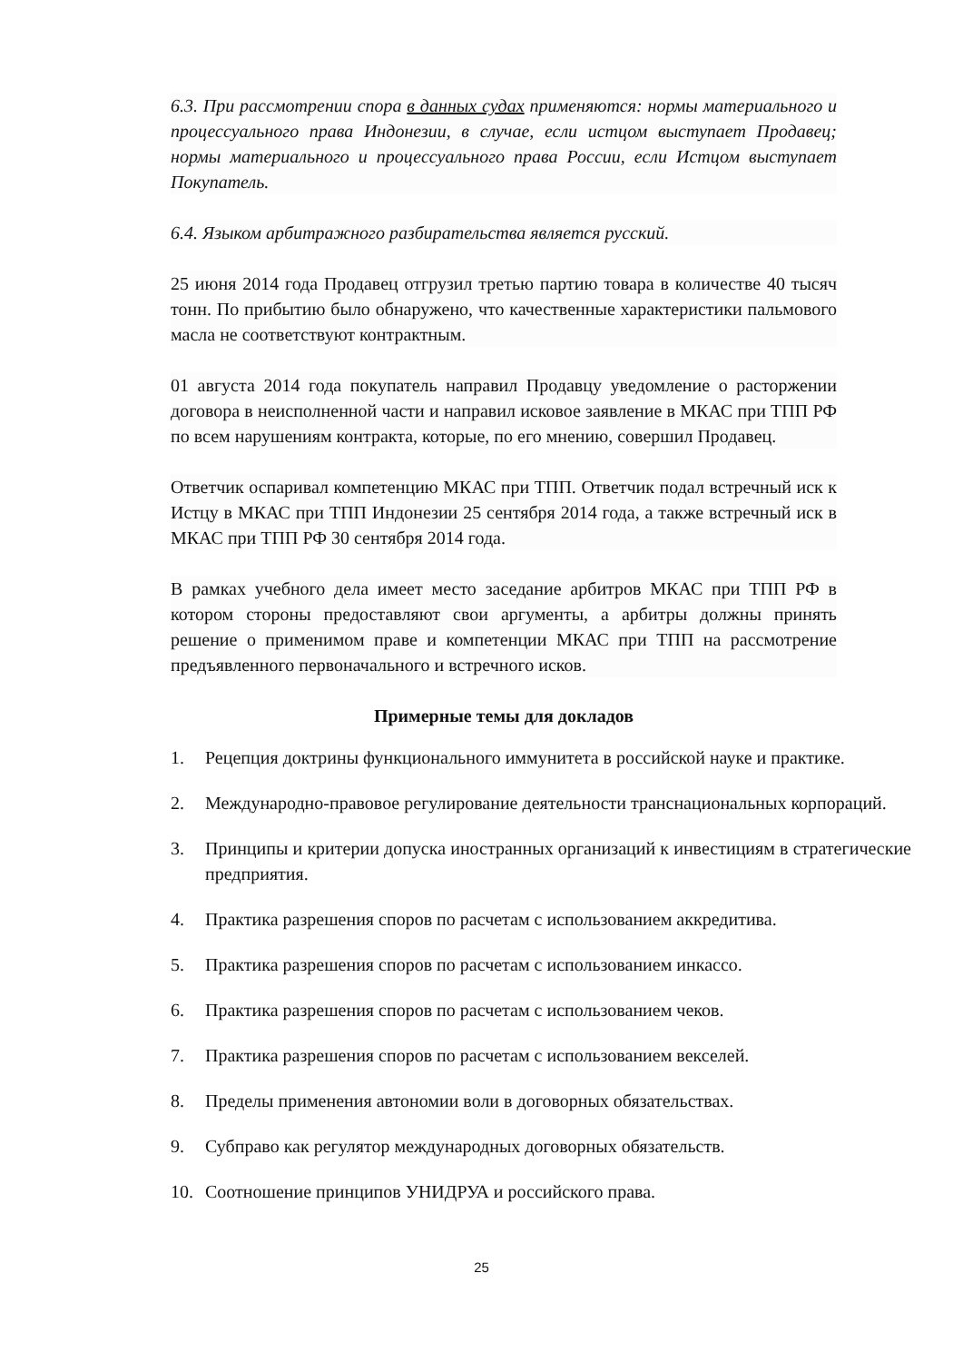6.3. При рассмотрении спора в данных судах применяются: нормы материального и процессуального права Индонезии, в случае, если истцом выступает Продавец; нормы материального и процессуального права России, если Истцом выступает Покупатель.
6.4. Языком арбитражного разбирательства является русский.
25 июня 2014 года Продавец отгрузил третью партию товара в количестве 40 тысяч тонн. По прибытию было обнаружено, что качественные характеристики пальмового масла не соответствуют контрактным.
01 августа 2014 года покупатель направил Продавцу уведомление о расторжении договора в неисполненной части и направил исковое заявление в МКАС при ТПП РФ по всем нарушениям контракта, которые, по его мнению, совершил Продавец.
Ответчик оспаривал компетенцию МКАС при ТПП. Ответчик подал встречный иск к Истцу в МКАС при ТПП Индонезии 25 сентября 2014 года, а также встречный иск в МКАС при ТПП РФ 30 сентября 2014 года.
В рамках учебного дела имеет место заседание арбитров МКАС при ТПП РФ в котором стороны предоставляют свои аргументы, а арбитры должны принять решение о применимом праве и компетенции МКАС при ТПП на рассмотрение предъявленного первоначального и встречного исков.
Примерные темы для докладов
1. Рецепция доктрины функционального иммунитета в российской науке и практике.
2. Международно-правовое регулирование деятельности транснациональных корпораций.
3. Принципы и критерии допуска иностранных организаций к инвестициям в стратегические предприятия.
4. Практика разрешения споров по расчетам с использованием аккредитива.
5. Практика разрешения споров по расчетам с использованием инкассо.
6. Практика разрешения споров по расчетам с использованием чеков.
7. Практика разрешения споров по расчетам с использованием векселей.
8. Пределы применения автономии воли в договорных обязательствах.
9. Субправо как регулятор международных договорных обязательств.
10. Соотношение принципов УНИДРУА и российского права.
25